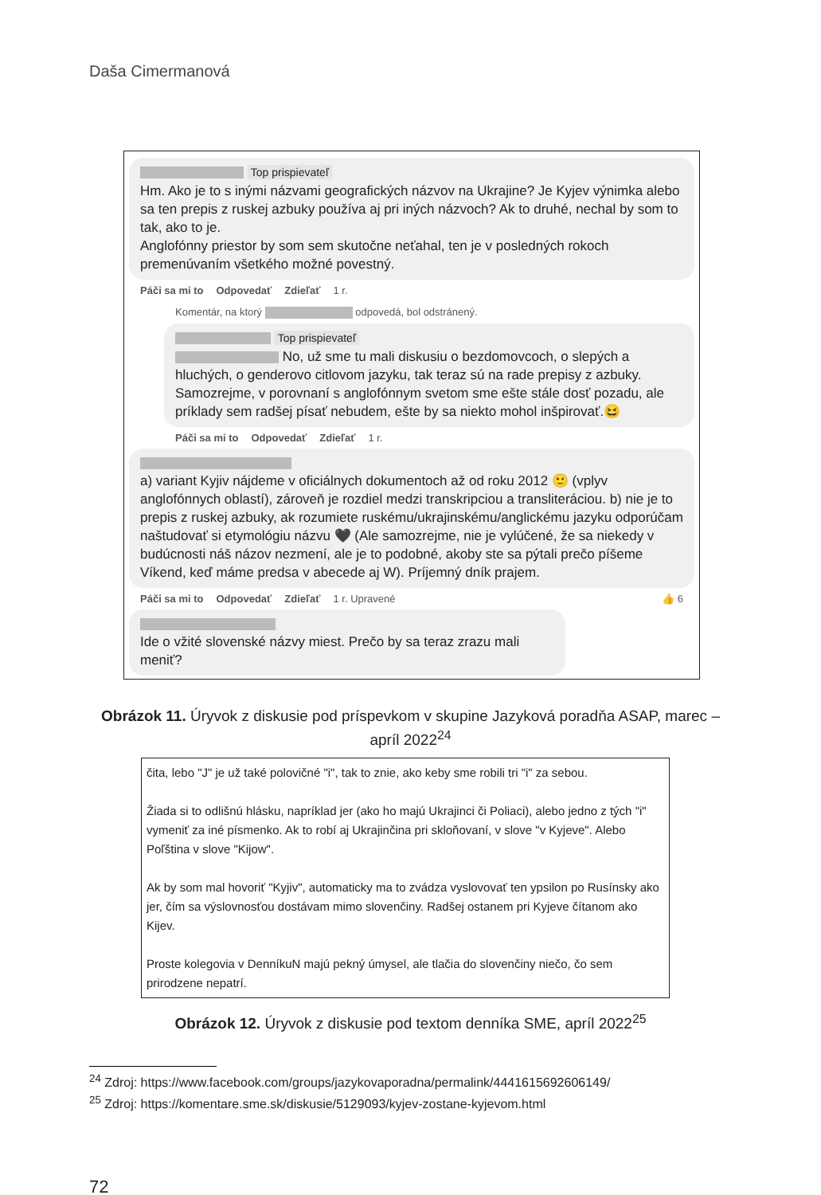Daša Cimermanová
Top prispievateľ
Hm. Ako je to s inými názvami geografických názvov na Ukrajine? Je Kyjev výnimka alebo sa ten prepis z ruskej azbuky používa aj pri iných názvoch? Ak to druhé, nechal by som to tak, ako to je.
Anglofónny priestor by som sem skutočne neťahal, ten je v posledných rokoch premenúvaním všetkého možné povestný.
Páči sa mi to Odpovedať Zdieľať 1 r.
Komentár, na ktorý odpovedá, bol odstránený.
Top prispievateľ
No, už sme tu mali diskusiu o bezdomovcoch, o slepých a hluchých, o genderovo citlovom jazyku, tak teraz sú na rade prepisy z azbuky. Samozrejme, v porovnaní s anglofónnym svetom sme ešte stále dosť pozadu, ale príklady sem radšej písať nebudem, ešte by sa niekto mohol inšpirovať.😆
Páči sa mi to Odpovedať Zdieľať 1 r.
a) variant Kyjiv nájdeme v oficiálnych dokumentoch až od roku 2012 🙂 (vplyv anglofónnych oblastí), zároveň je rozdiel medzi transkripciou a transliteráciou. b) nie je to prepis z ruskej azbuky, ak rozumiete ruskému/ukrajinskému/anglickému jazyku odporúčam naštudovať si etymológiu názvu 🖤 (Ale samozrejme, nie je vylúčené, že sa niekedy v budúcnosti náš názov nezmení, ale je to podobné, akoby ste sa pýtali prečo píšeme Víkend, keď máme predsa v abecede aj W). Príjemný dník prajem.
Páči sa mi to Odpovedať Zdieľať 1 r. Upravené 👍 6
Ide o vžité slovenské názvy miest. Prečo by sa teraz zrazu mali meniť?
Obrázok 11. Úryvok z diskusie pod príspevkom v skupine Jazyková poradňa ASAP, marec – apríl 2022<sup>24</sup>
čita, lebo "J" je už také polovičné "i", tak to znie, ako keby sme robili tri "i" za sebou.
Žiada si to odlišnú hlásku, napríklad jer (ako ho majú Ukrajinci či Poliaci), alebo jedno z tých "i" vymeniť za iné písmenko. Ak to robí aj Ukrajinčina pri skloňovaní, v slove "v Kyjeve". Alebo Poľština v slove "Kijow".
Ak by som mal hovoriť "Kyjiv", automaticky ma to zvádza vyslovovať ten ypsilon po Rusínsky ako jer, čím sa výslovnosťou dostávam mimo slovenčiny. Radšej ostanem pri Kyjeve čítanom ako Kijev.
Proste kolegovia v DenníkuN majú pekný úmysel, ale tlačia do slovenčiny niečo, čo sem prirodzene nepatrí.
Obrázok 12. Úryvok z diskusie pod textom denníka SME, apríl 2022<sup>25</sup>
<sup>24</sup> Zdroj: https://www.facebook.com/groups/jazykovaporadna/permalink/4441615692606149/
<sup>25</sup> Zdroj: https://komentare.sme.sk/diskusie/5129093/kyjev-zostane-kyjevom.html
72